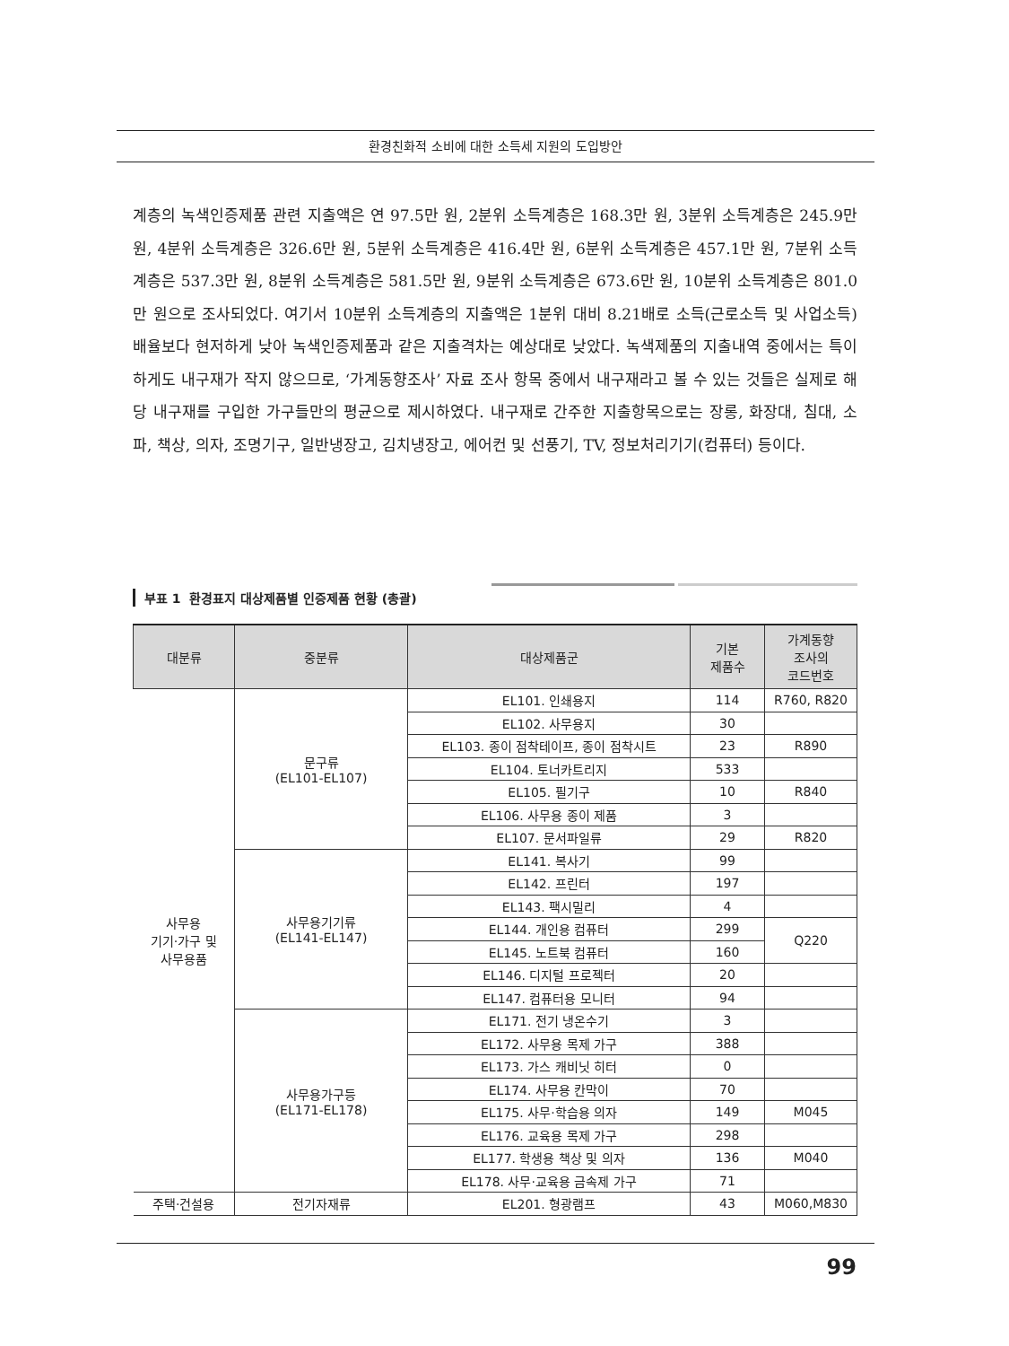환경친화적 소비에 대한 소득세 지원의 도입방안
계층의 녹색인증제품 관련 지출액은 연 97.5만 원, 2분위 소득계층은 168.3만 원, 3분위 소득계층은 245.9만 원, 4분위 소득계층은 326.6만 원, 5분위 소득계층은 416.4만 원, 6분위 소득계층은 457.1만 원, 7분위 소득계층은 537.3만 원, 8분위 소득계층은 581.5만 원, 9분위 소득계층은 673.6만 원, 10분위 소득계층은 801.0만 원으로 조사되었다. 여기서 10분위 소득계층의 지출액은 1분위 대비 8.21배로 소득(근로소득 및 사업소득)배율보다 현저하게 낮아 녹색인증제품과 같은 지출격차는 예상대로 낮았다. 녹색제품의 지출내역 중에서는 특이하게도 내구재가 작지 않으므로, ‘가계동향조사’ 자료 조사 항목 중에서 내구재라고 볼 수 있는 것들은 실제로 해당 내구재를 구입한 가구들만의 평균으로 제시하였다. 내구재로 간주한 지출항목으로는 장롱, 화장대, 침대, 소파, 책상, 의자, 조명기구, 일반냉장고, 김치냉장고, 에어컨 및 선풍기, TV, 정보처리기기(컴퓨터) 등이다.
부표 1 환경표지 대상제품별 인증제품 현황 (총괄)
| 대분류 | 중분류 | 대상제품군 | 기본 제품수 | 가계동향 조사의 코드번호 |
| --- | --- | --- | --- | --- |
| 사무용 기기·가구 및 사무용품 | 문구류 (EL101-EL107) | EL101. 인쇄용지 | 114 | R760, R820 |
| | | EL102. 사무용지 | 30 | |
| | | EL103. 종이 점착테이프, 종이 점착시트 | 23 | R890 |
| | | EL104. 토너카트리지 | 533 | |
| | | EL105. 필기구 | 10 | R840 |
| | | EL106. 사무용 종이 제품 | 3 | |
| | | EL107. 문서파일류 | 29 | R820 |
| | 사무용기기류 (EL141-EL147) | EL141. 복사기 | 99 | |
| | | EL142. 프린터 | 197 | |
| | | EL143. 팩시밀리 | 4 | |
| | | EL144. 개인용 컴퓨터 | 299 | Q220 |
| | | EL145. 노트북 컴퓨터 | 160 | |
| | | EL146. 디지털 프로젝터 | 20 | |
| | | EL147. 컴퓨터용 모니터 | 94 | |
| | 사무용가구등 (EL171-EL178) | EL171. 전기 냉온수기 | 3 | |
| | | EL172. 사무용 목제 가구 | 388 | |
| | | EL173. 가스 캐비닛 히터 | 0 | |
| | | EL174. 사무용 칸막이 | 70 | |
| | | EL175. 사무·학습용 의자 | 149 | M045 |
| | | EL176. 교육용 목제 가구 | 298 | |
| | | EL177. 학생용 책상 및 의자 | 136 | M040 |
| | | EL178. 사무·교육용 금속제 가구 | 71 | |
| 주택·건설용 | 전기자재류 | EL201. 형광램프 | 43 | M060,M830 |
99